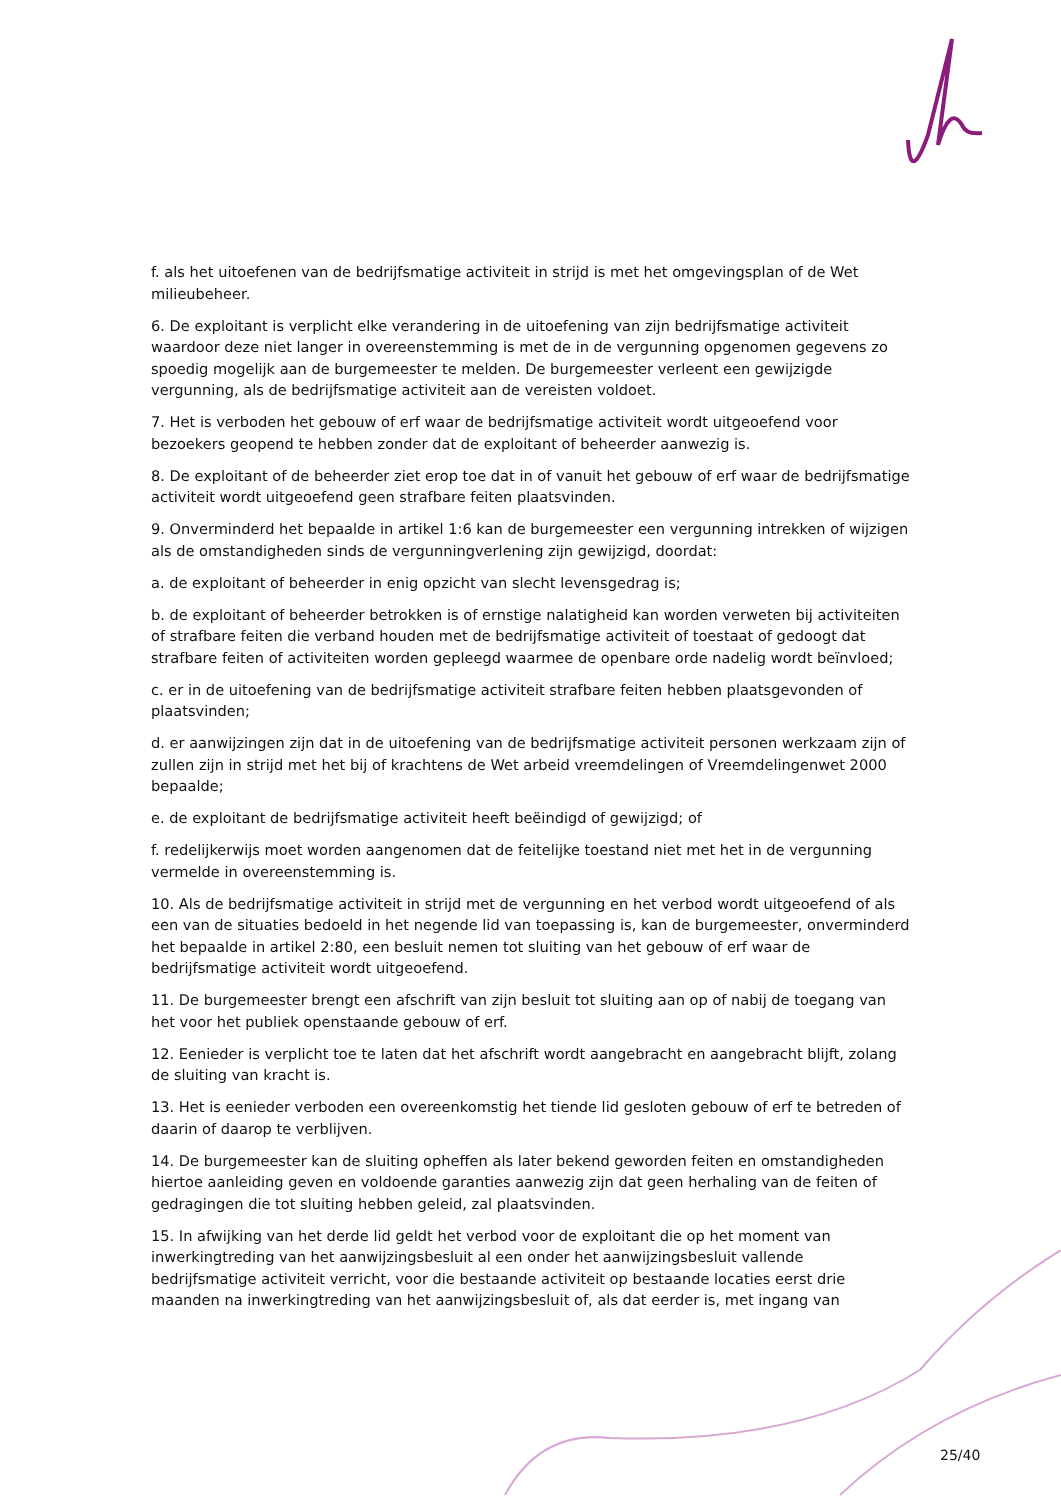f. als het uitoefenen van de bedrijfsmatige activiteit in strijd is met het omgevingsplan of de Wet milieubeheer.
6. De exploitant is verplicht elke verandering in de uitoefening van zijn bedrijfsmatige activiteit waardoor deze niet langer in overeenstemming is met de in de vergunning opgenomen gegevens zo spoedig mogelijk aan de burgemeester te melden. De burgemeester verleent een gewijzigde vergunning, als de bedrijfsmatige activiteit aan de vereisten voldoet.
7. Het is verboden het gebouw of erf waar de bedrijfsmatige activiteit wordt uitgeoefend voor bezoekers geopend te hebben zonder dat de exploitant of beheerder aanwezig is.
8. De exploitant of de beheerder ziet erop toe dat in of vanuit het gebouw of erf waar de bedrijfsmatige activiteit wordt uitgeoefend geen strafbare feiten plaatsvinden.
9. Onverminderd het bepaalde in artikel 1:6 kan de burgemeester een vergunning intrekken of wijzigen als de omstandigheden sinds de vergunningverlening zijn gewijzigd, doordat:
a. de exploitant of beheerder in enig opzicht van slecht levensgedrag is;
b. de exploitant of beheerder betrokken is of ernstige nalatigheid kan worden verweten bij activiteiten of strafbare feiten die verband houden met de bedrijfsmatige activiteit of toestaat of gedoogt dat strafbare feiten of activiteiten worden gepleegd waarmee de openbare orde nadelig wordt beïnvloed;
c. er in de uitoefening van de bedrijfsmatige activiteit strafbare feiten hebben plaatsgevonden of plaatsvinden;
d. er aanwijzingen zijn dat in de uitoefening van de bedrijfsmatige activiteit personen werkzaam zijn of zullen zijn in strijd met het bij of krachtens de Wet arbeid vreemdelingen of Vreemdelingenwet 2000 bepaalde;
e. de exploitant de bedrijfsmatige activiteit heeft beëindigd of gewijzigd; of
f. redelijkerwijs moet worden aangenomen dat de feitelijke toestand niet met het in de vergunning vermelde in overeenstemming is.
10. Als de bedrijfsmatige activiteit in strijd met de vergunning en het verbod wordt uitgeoefend of als een van de situaties bedoeld in het negende lid van toepassing is, kan de burgemeester, onverminderd het bepaalde in artikel 2:80, een besluit nemen tot sluiting van het gebouw of erf waar de bedrijfsmatige activiteit wordt uitgeoefend.
11. De burgemeester brengt een afschrift van zijn besluit tot sluiting aan op of nabij de toegang van het voor het publiek openstaande gebouw of erf.
12. Eenieder is verplicht toe te laten dat het afschrift wordt aangebracht en aangebracht blijft, zolang de sluiting van kracht is.
13. Het is eenieder verboden een overeenkomstig het tiende lid gesloten gebouw of erf te betreden of daarin of daarop te verblijven.
14. De burgemeester kan de sluiting opheffen als later bekend geworden feiten en omstandigheden hiertoe aanleiding geven en voldoende garanties aanwezig zijn dat geen herhaling van de feiten of gedragingen die tot sluiting hebben geleid, zal plaatsvinden.
15. In afwijking van het derde lid geldt het verbod voor de exploitant die op het moment van inwerkingtreding van het aanwijzingsbesluit al een onder het aanwijzingsbesluit vallende bedrijfsmatige activiteit verricht, voor die bestaande activiteit op bestaande locaties eerst drie maanden na inwerkingtreding van het aanwijzingsbesluit of, als dat eerder is, met ingang van
25/40